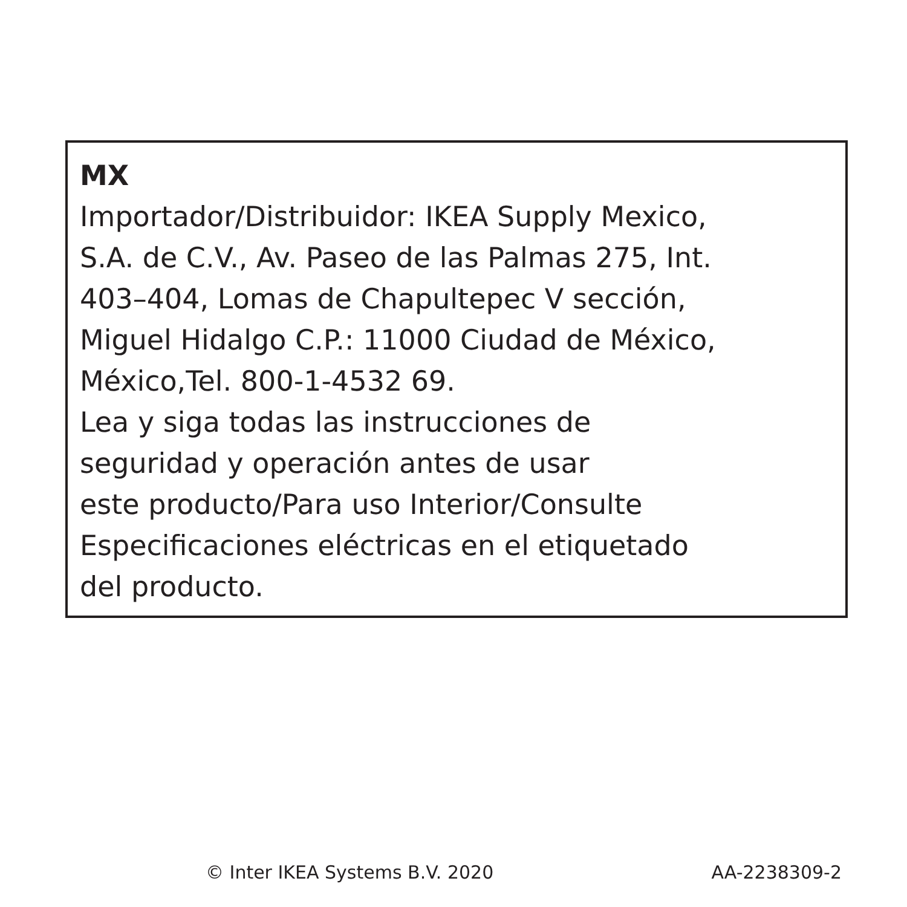MX
Importador/Distribuidor: IKEA Supply Mexico,
S.A. de C.V., Av. Paseo de las Palmas 275, Int.
403–404, Lomas de Chapultepec V sección,
Miguel Hidalgo C.P.: 11000 Ciudad de México,
México,Tel. 800-1-4532 69.
Lea y siga todas las instrucciones de
seguridad y operación antes de usar
este producto/Para uso Interior/Consulte
Especificaciones eléctricas en el etiquetado
del producto.
© Inter IKEA Systems B.V. 2020 AA-2238309-2